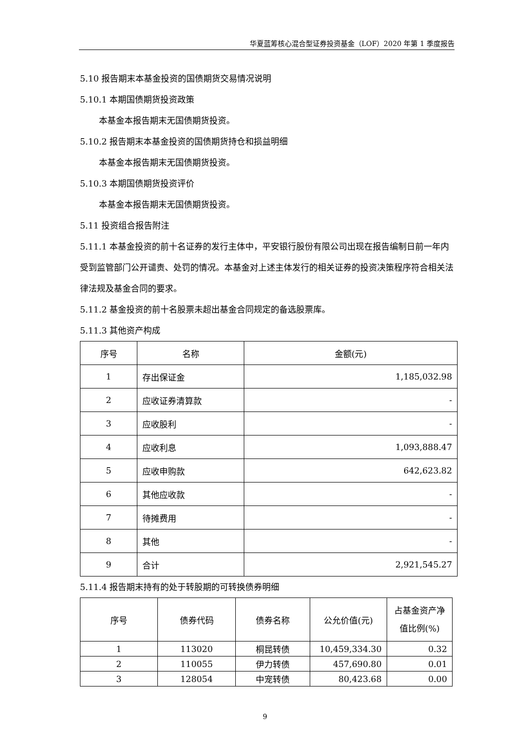华夏蓝筹核心混合型证券投资基金（LOF）2020 年第 1 季度报告
5.10 报告期末本基金投资的国债期货交易情况说明
5.10.1 本期国债期货投资政策
本基金本报告期末无国债期货投资。
5.10.2 报告期末本基金投资的国债期货持仓和损益明细
本基金本报告期末无国债期货投资。
5.10.3 本期国债期货投资评价
本基金本报告期末无国债期货投资。
5.11 投资组合报告附注
5.11.1 本基金投资的前十名证券的发行主体中，平安银行股份有限公司出现在报告编制日前一年内受到监管部门公开谴责、处罚的情况。本基金对上述主体发行的相关证券的投资决策程序符合相关法律法规及基金合同的要求。
5.11.2 基金投资的前十名股票未超出基金合同规定的备选股票库。
5.11.3 其他资产构成
| 序号 | 名称 | 金额(元) |
| 1 | 存出保证金 | 1,185,032.98 |
| 2 | 应收证券清算款 | - |
| 3 | 应收股利 | - |
| 4 | 应收利息 | 1,093,888.47 |
| 5 | 应收申购款 | 642,623.82 |
| 6 | 其他应收款 | - |
| 7 | 待摊费用 | - |
| 8 | 其他 | - |
| 9 | 合计 | 2,921,545.27 |
5.11.4 报告期末持有的处于转股期的可转换债券明细
| 序号 | 债券代码 | 债券名称 | 公允价值(元) | 占基金资产净 值比例(%) |
| 1 | 113020 | 桐昆转债 | 10,459,334.30 | 0.32 |
| 2 | 110055 | 伊力转债 | 457,690.80 | 0.01 |
| 3 | 128054 | 中宠转债 | 80,423.68 | 0.00 |
9